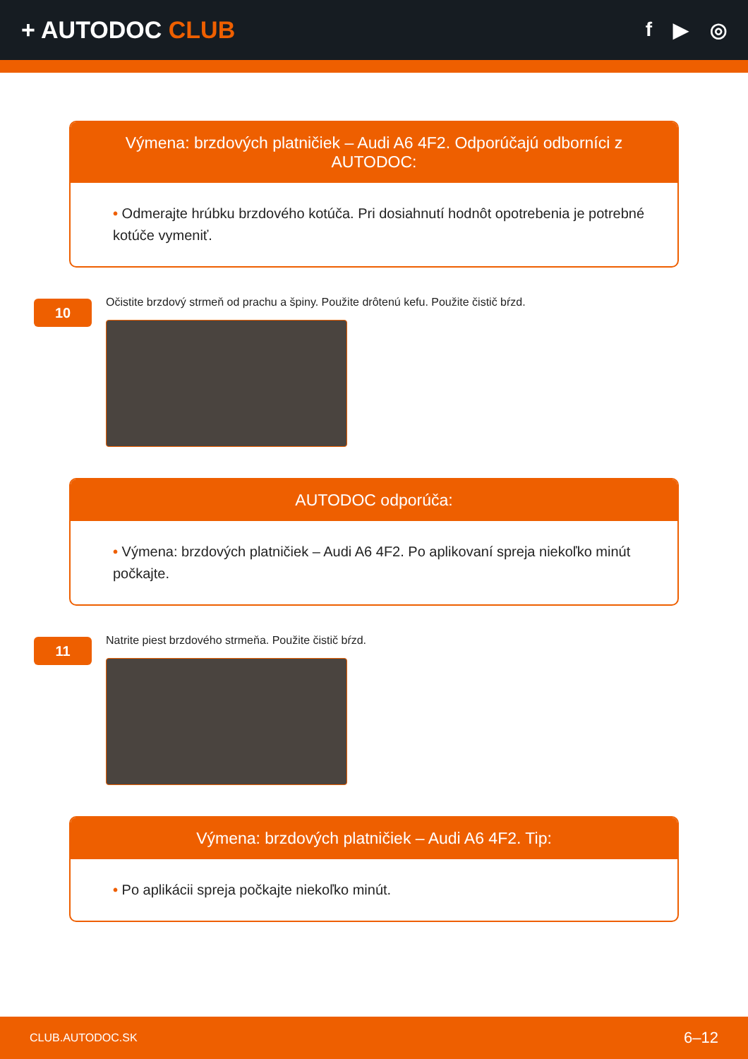+ AUTODOC CLUB
f ▶ ◎
Výmena: brzdových platničiek – Audi A6 4F2. Odporúčajú odborníci z AUTODOC:
• Odmerajte hrúbku brzdového kotúča. Pri dosiahnutí hodnôt opotrebenia je potrebné kotúče vymeniť.
10
Očistite brzdový strmeň od prachu a špiny. Použite drôtenú kefu. Použite čistič bŕzd.
AUTODOC odporúča:
• Výmena: brzdových platničiek – Audi A6 4F2. Po aplikovaní spreja niekoľko minút počkajte.
11
Natrite piest brzdového strmeňa. Použite čistič bŕzd.
Výmena: brzdových platničiek – Audi A6 4F2. Tip:
• Po aplikácii spreja počkajte niekoľko minút.
CLUB.AUTODOC.SK 6–12